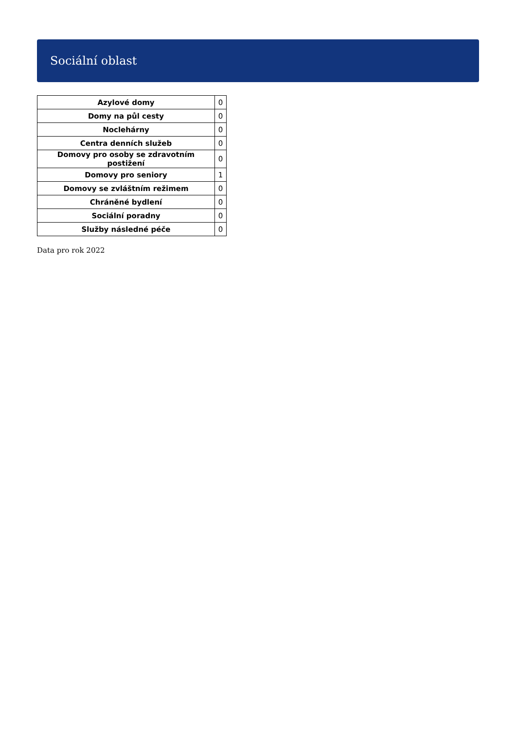Sociální oblast
| Azylové domy | 0 |
| Domy na půl cesty | 0 |
| Noclehárny | 0 |
| Centra denních služeb | 0 |
| Domovy pro osoby se zdravotním postižení | 0 |
| Domovy pro seniory | 1 |
| Domovy se zvláštním režimem | 0 |
| Chráněné bydlení | 0 |
| Sociální poradny | 0 |
| Služby následné péče | 0 |
Data pro rok 2022